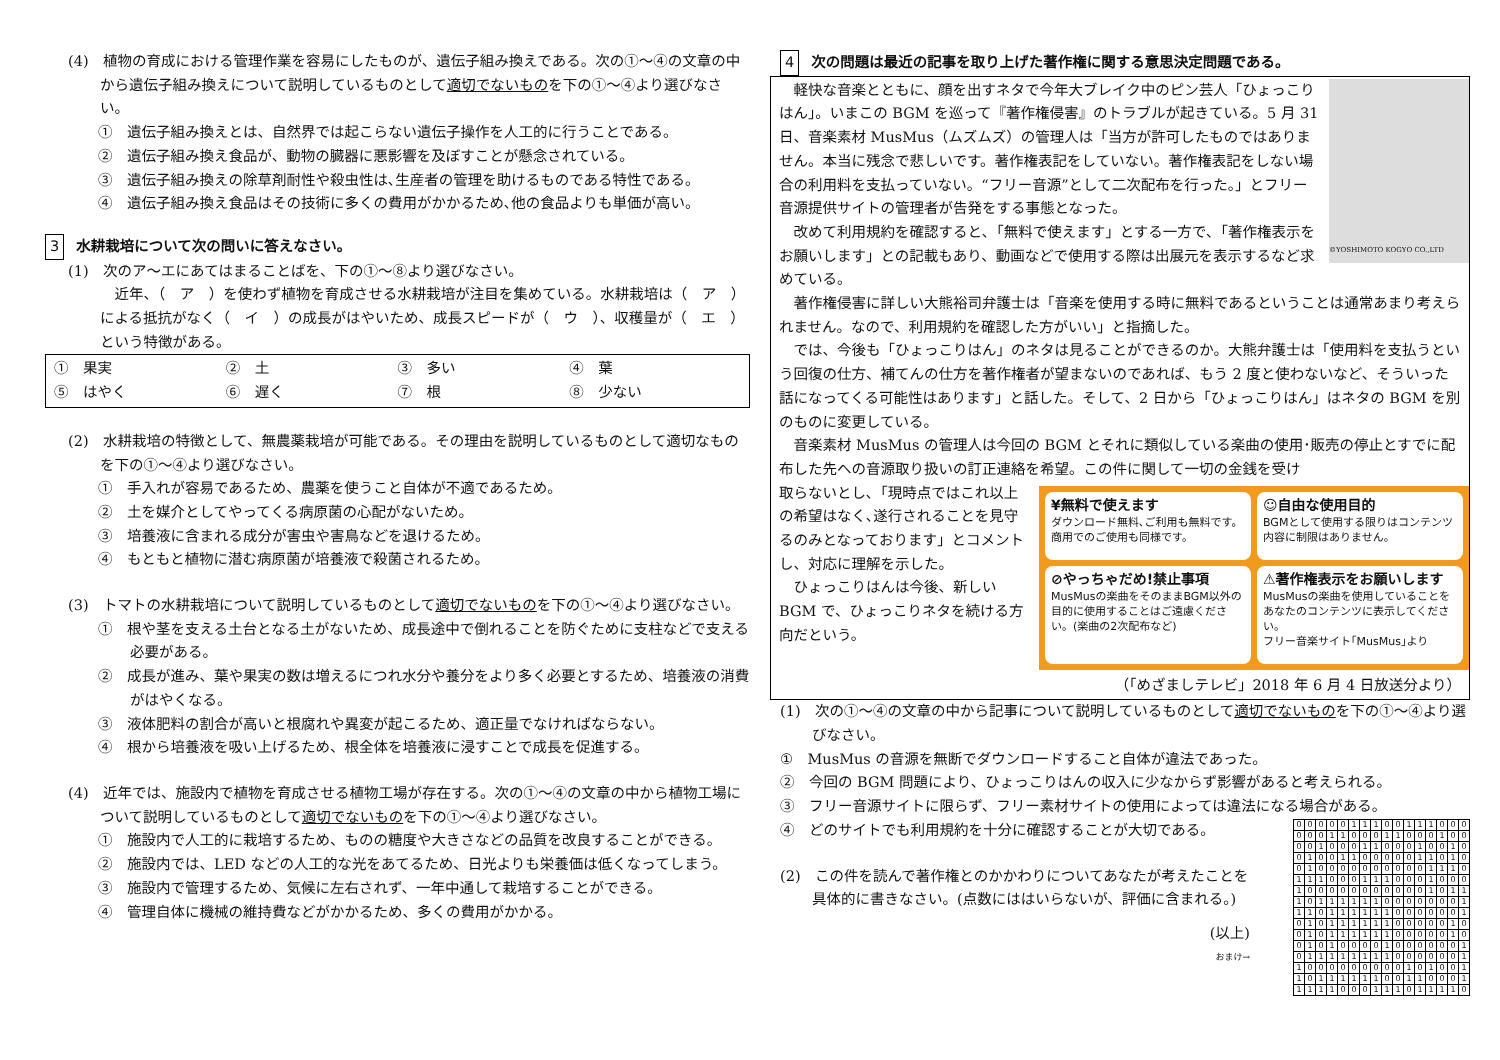(4)　植物の育成における管理作業を容易にしたものが、遺伝子組み換えである。次の①～④の文章の中から遺伝子組み換えについて説明しているものとして適切でないものを下の①～④より選びなさい。
①　遺伝子組み換えとは、自然界では起こらない遺伝子操作を人工的に行うことである。
②　遺伝子組み換え食品が、動物の臓器に悪影響を及ぼすことが懸念されている。
③　遺伝子組み換えの除草剤耐性や殺虫性は､生産者の管理を助けるものである特性である。
④　遺伝子組み換え食品はその技術に多くの費用がかかるため､他の食品よりも単価が高い。
3 水耕栽培について次の問いに答えなさい。
(1)　次のア～エにあてはまることばを、下の①～⑧より選びなさい。
　近年、（　ア　）を使わず植物を育成させる水耕栽培が注目を集めている。水耕栽培は（　ア　）による抵抗がなく（　イ　）の成長がはやいため、成長スピードが（　ウ　）、収穫量が（　エ　）という特徴がある。
| ① 果実 | ② 土 | ③ 多い | ④ 葉 |
| ⑤ はやく | ⑥ 遅く | ⑦ 根 | ⑧ 少ない |
(2)　水耕栽培の特徴として、無農薬栽培が可能である。その理由を説明しているものとして適切なものを下の①～④より選びなさい。
①　手入れが容易であるため、農薬を使うこと自体が不適であるため。
②　土を媒介としてやってくる病原菌の心配がないため。
③　培養液に含まれる成分が害虫や害鳥などを退けるため。
④　もともと植物に潜む病原菌が培養液で殺菌されるため。
(3)　トマトの水耕栽培について説明しているものとして適切でないものを下の①～④より選びなさい。
①　根や茎を支える土台となる土がないため、成長途中で倒れることを防ぐために支柱などで支える必要がある。
②　成長が進み、葉や果実の数は増えるにつれ水分や養分をより多く必要とするため、培養液の消費がはやくなる。
③　液体肥料の割合が高いと根腐れや異変が起こるため、適正量でなければならない。
④　根から培養液を吸い上げるため、根全体を培養液に浸すことで成長を促進する。
(4)　近年では、施設内で植物を育成させる植物工場が存在する。次の①～④の文章の中から植物工場について説明しているものとして適切でないものを下の①～④より選びなさい。
①　施設内で人工的に栽培するため、ものの糖度や大きさなどの品質を改良することができる。
②　施設内では、LED などの人工的な光をあてるため、日光よりも栄養価は低くなってしまう。
③　施設内で管理するため、気候に左右されず、一年中通して栽培することができる。
④　管理自体に機械の維持費などがかかるため、多くの費用がかかる。
4 次の問題は最近の記事を取り上げた著作権に関する意思決定問題である。
©YOSHIMOTO KOGYO CO.,LTD
　軽快な音楽とともに、顔を出すネタで今年大ブレイク中のピン芸人「ひょっこりはん」。いまこの BGM を巡って『著作権侵害』のトラブルが起きている。5 月 31 日、音楽素材 MusMus（ムズムズ）の管理人は「当方が許可したものではありません。本当に残念で悲しいです。著作権表記をしていない。著作権表記をしない場合の利用料を支払っていない。“フリー音源”として二次配布を行った。」とフリー音源提供サイトの管理者が告発をする事態となった。
　改めて利用規約を確認すると､「無料で使えます」とする一方で､「著作権表示をお願いします」との記載もあり、動画などで使用する際は出展元を表示するなど求めている。
　著作権侵害に詳しい大熊裕司弁護士は「音楽を使用する時に無料であるということは通常あまり考えられません。なので、利用規約を確認した方がいい」と指摘した。
　では、今後も「ひょっこりはん」のネタは見ることができるのか。大熊弁護士は「使用料を支払うという回復の仕方、補てんの仕方を著作権者が望まないのであれば、もう 2 度と使わないなど、そういった話になってくる可能性はあります」と話した。そして、2 日から「ひょっこりはん」はネタの BGM を別のものに変更している。
　音楽素材 MusMus の管理人は今回の BGM とそれに類似している楽曲の使用･販売の停止とすでに配布した先への音源取り扱いの訂正連絡を希望。この件に関して一切の金銭を受け
¥無料で使えます
ダウンロード無料､ご利用も無料です。商用でのご使用も同様です。
☺自由な使用目的
BGMとして使用する限りはコンテンツ内容に制限はありません。
⊘やっちゃだめ!禁止事項
MusMusの楽曲をそのままBGM以外の目的に使用することはご遠慮ください。(楽曲の2次配布など)
⚠著作権表示をお願いします
MusMusの楽曲を使用していることをあなたのコンテンツに表示してください。
フリー音楽サイト｢MusMus｣より
取らないとし､「現時点ではこれ以上の希望はなく､遂行されることを見守るのみとなっております」とコメントし、対応に理解を示した。
　ひょっこりはんは今後、新しい BGM で、ひょっこりネタを続ける方向だという。
（「めざましテレビ」2018 年 6 月 4 日放送分より）
(1)　次の①～④の文章の中から記事について説明しているものとして適切でないものを下の①～④より選びなさい。
①　MusMus の音源を無断でダウンロードすること自体が違法であった。
②　今回の BGM 問題により、ひょっこりはんの収入に少なからず影響があると考えられる。
③　フリー音源サイトに限らず、フリー素材サイトの使用によっては違法になる場合がある。
④　どのサイトでも利用規約を十分に確認することが大切である。
(2)　この件を読んで著作権とのかかわりについてあなたが考えたことを具体的に書きなさい。(点数にははいらないが、評価に含まれる。)
(以上)
おまけ→
| 0 | 0 | 0 | 0 | 0 | 1 | 1 | 1 | 0 | 0 | 1 | 1 | 1 | 0 | 0 | 0 |
| 0 | 0 | 0 | 1 | 1 | 0 | 0 | 0 | 1 | 1 | 0 | 0 | 0 | 1 | 0 | 0 |
| 0 | 0 | 1 | 0 | 0 | 0 | 1 | 1 | 0 | 0 | 0 | 1 | 0 | 0 | 1 | 0 |
| 0 | 1 | 0 | 0 | 1 | 1 | 0 | 0 | 0 | 0 | 0 | 1 | 1 | 0 | 1 | 0 |
| 0 | 1 | 0 | 0 | 0 | 0 | 0 | 0 | 0 | 0 | 0 | 0 | 1 | 1 | 1 | 0 |
| 1 | 1 | 1 | 0 | 0 | 0 | 1 | 1 | 1 | 0 | 0 | 0 | 1 | 0 | 0 | 0 |
| 1 | 0 | 0 | 0 | 0 | 0 | 0 | 0 | 0 | 0 | 0 | 0 | 1 | 0 | 1 | 1 |
| 1 | 0 | 1 | 1 | 1 | 1 | 1 | 1 | 0 | 0 | 0 | 0 | 0 | 0 | 0 | 1 |
| 1 | 1 | 0 | 1 | 1 | 1 | 1 | 1 | 1 | 0 | 0 | 0 | 0 | 0 | 0 | 1 |
| 0 | 1 | 0 | 1 | 1 | 1 | 1 | 1 | 1 | 0 | 0 | 0 | 0 | 0 | 1 | 0 |
| 0 | 1 | 0 | 1 | 1 | 1 | 1 | 1 | 1 | 0 | 0 | 0 | 0 | 0 | 1 | 0 |
| 0 | 1 | 0 | 1 | 0 | 0 | 0 | 0 | 1 | 0 | 0 | 0 | 0 | 0 | 0 | 1 |
| 0 | 1 | 1 | 1 | 1 | 1 | 1 | 1 | 1 | 0 | 0 | 0 | 0 | 0 | 0 | 1 |
| 1 | 0 | 0 | 0 | 0 | 0 | 0 | 0 | 0 | 0 | 1 | 0 | 1 | 0 | 0 | 1 |
| 1 | 0 | 1 | 1 | 1 | 1 | 1 | 1 | 0 | 0 | 1 | 1 | 0 | 0 | 0 | 1 |
| 1 | 1 | 1 | 1 | 0 | 0 | 0 | 1 | 1 | 1 | 0 | 1 | 1 | 1 | 1 | 0 |